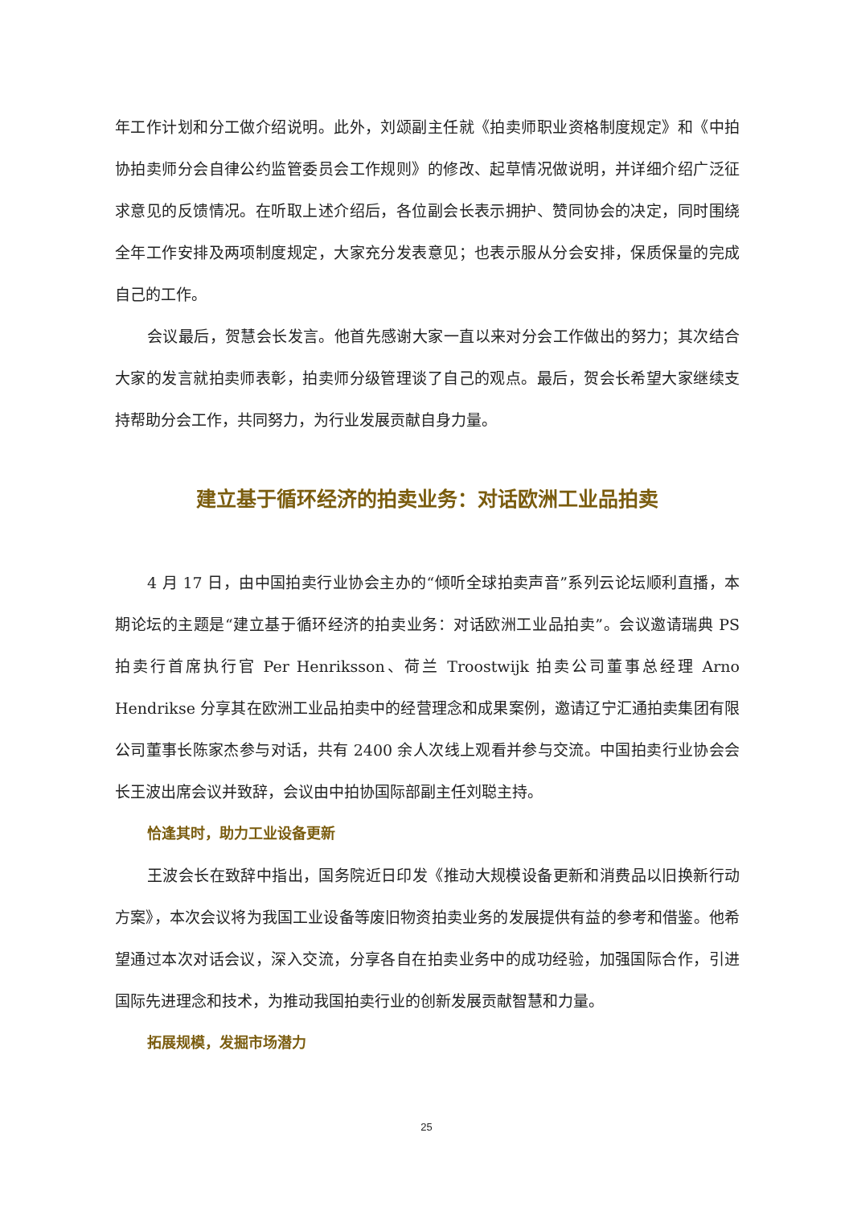年工作计划和分工做介绍说明。此外，刘颂副主任就《拍卖师职业资格制度规定》和《中拍协拍卖师分会自律公约监管委员会工作规则》的修改、起草情况做说明，并详细介绍广泛征求意见的反馈情况。在听取上述介绍后，各位副会长表示拥护、赞同协会的决定，同时围绕全年工作安排及两项制度规定，大家充分发表意见；也表示服从分会安排，保质保量的完成自己的工作。
会议最后，贺慧会长发言。他首先感谢大家一直以来对分会工作做出的努力；其次结合大家的发言就拍卖师表彰，拍卖师分级管理谈了自己的观点。最后，贺会长希望大家继续支持帮助分会工作，共同努力，为行业发展贡献自身力量。
建立基于循环经济的拍卖业务：对话欧洲工业品拍卖
4 月 17 日，由中国拍卖行业协会主办的“倾听全球拍卖声音”系列云论坛顺利直播，本期论坛的主题是“建立基于循环经济的拍卖业务：对话欧洲工业品拍卖”。会议邀请瑞典 PS 拍卖行首席执行官 Per Henriksson、荷兰 Troostwijk 拍卖公司董事总经理 Arno Hendrikse 分享其在欧洲工业品拍卖中的经营理念和成果案例，邀请辽宁汇通拍卖集团有限公司董事长陈家杰参与对话，共有 2400 余人次线上观看并参与交流。中国拍卖行业协会会长王波出席会议并致辞，会议由中拍协国际部副主任刘聪主持。
恰逢其时，助力工业设备更新
王波会长在致辞中指出，国务院近日印发《推动大规模设备更新和消费品以旧换新行动方案》，本次会议将为我国工业设备等废旧物资拍卖业务的发展提供有益的参考和借鉴。他希望通过本次对话会议，深入交流，分享各自在拍卖业务中的成功经验，加强国际合作，引进国际先进理念和技术，为推动我国拍卖行业的创新发展贡献智慧和力量。
拓展规模，发掘市场潜力
25